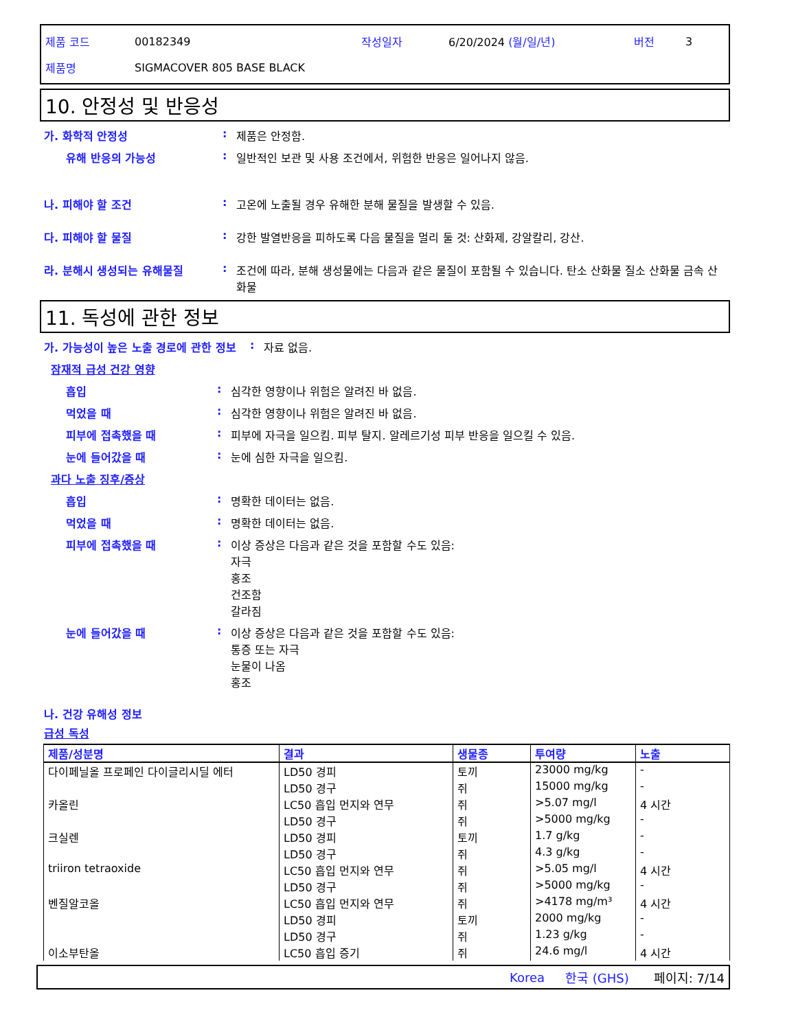제품 코드 00182349 작성일자 6/20/2024 (월/일/년) 버전 3
제품명 SIGMACOVER 805 BASE BLACK
10. 안정성 및 반응성
가. 화학적 안정성: 제품은 안정함.
유해 반응의 가능성: 일반적인 보관 및 사용 조건에서, 위험한 반응은 일어나지 않음.
나. 피해야 할 조건: 고온에 노출될 경우 유해한 분해 물질을 발생할 수 있음.
다. 피해야 할 물질: 강한 발열반응을 피하도록 다음 물질을 멀리 둘 것: 산화제, 강알칼리, 강산.
라. 분해시 생성되는 유해물질: 조건에 따라, 분해 생성물에는 다음과 같은 물질이 포함될 수 있습니다. 탄소 산화물 질소 산화물 금속 산화물
11. 독성에 관한 정보
가. 가능성이 높은 노출 경로에 관한 정보: 자료 없음.
잠재적 급성 건강 영향
흡입: 심각한 영향이나 위험은 알려진 바 없음.
먹었을 때: 심각한 영향이나 위험은 알려진 바 없음.
피부에 접촉했을 때: 피부에 자극을 일으킴. 피부 탈지. 알레르기성 피부 반응을 일으킬 수 있음.
눈에 들어갔을 때: 눈에 심한 자극을 일으킴.
과다 노출 징후/증상
흡입: 명확한 데이터는 없음.
먹었을 때: 명확한 데이터는 없음.
피부에 접촉했을 때: 이상 증상은 다음과 같은 것을 포함할 수도 있음:
자극
홍조
건조함
갈라짐
눈에 들어갔을 때: 이상 증상은 다음과 같은 것을 포함할 수도 있음:
통증 또는 자극
눈물이 나옴
홍조
나. 건강 유해성 정보
급성 독성
| 제품/성분명 | 결과 | 생물종 | 투여량 | 노출 |
| --- | --- | --- | --- | --- |
| 다이페닐올 프로페인 다이글리시딜 에터 | LD50 경피 | 토끼 | 23000 mg/kg | - |
| | LD50 경구 | 쥐 | 15000 mg/kg | - |
| 카올린 | LC50 흡입 먼지와 연무 | 쥐 | >5.07 mg/l | 4 시간 |
| | LD50 경구 | 쥐 | >5000 mg/kg | - |
| 크실렌 | LD50 경피 | 토끼 | 1.7 g/kg | - |
| | LD50 경구 | 쥐 | 4.3 g/kg | - |
| triiron tetraoxide | LC50 흡입 먼지와 연무 | 쥐 | >5.05 mg/l | 4 시간 |
| | LD50 경구 | 쥐 | >5000 mg/kg | - |
| 벤질알코올 | LC50 흡입 먼지와 연무 | 쥐 | >4178 mg/m³ | 4 시간 |
| | LD50 경피 | 토끼 | 2000 mg/kg | - |
| | LD50 경구 | 쥐 | 1.23 g/kg | - |
| 이소부탄올 | LC50 흡입 증기 | 쥐 | 24.6 mg/l | 4 시간 |
Korea 한국 (GHS) 페이지: 7/14